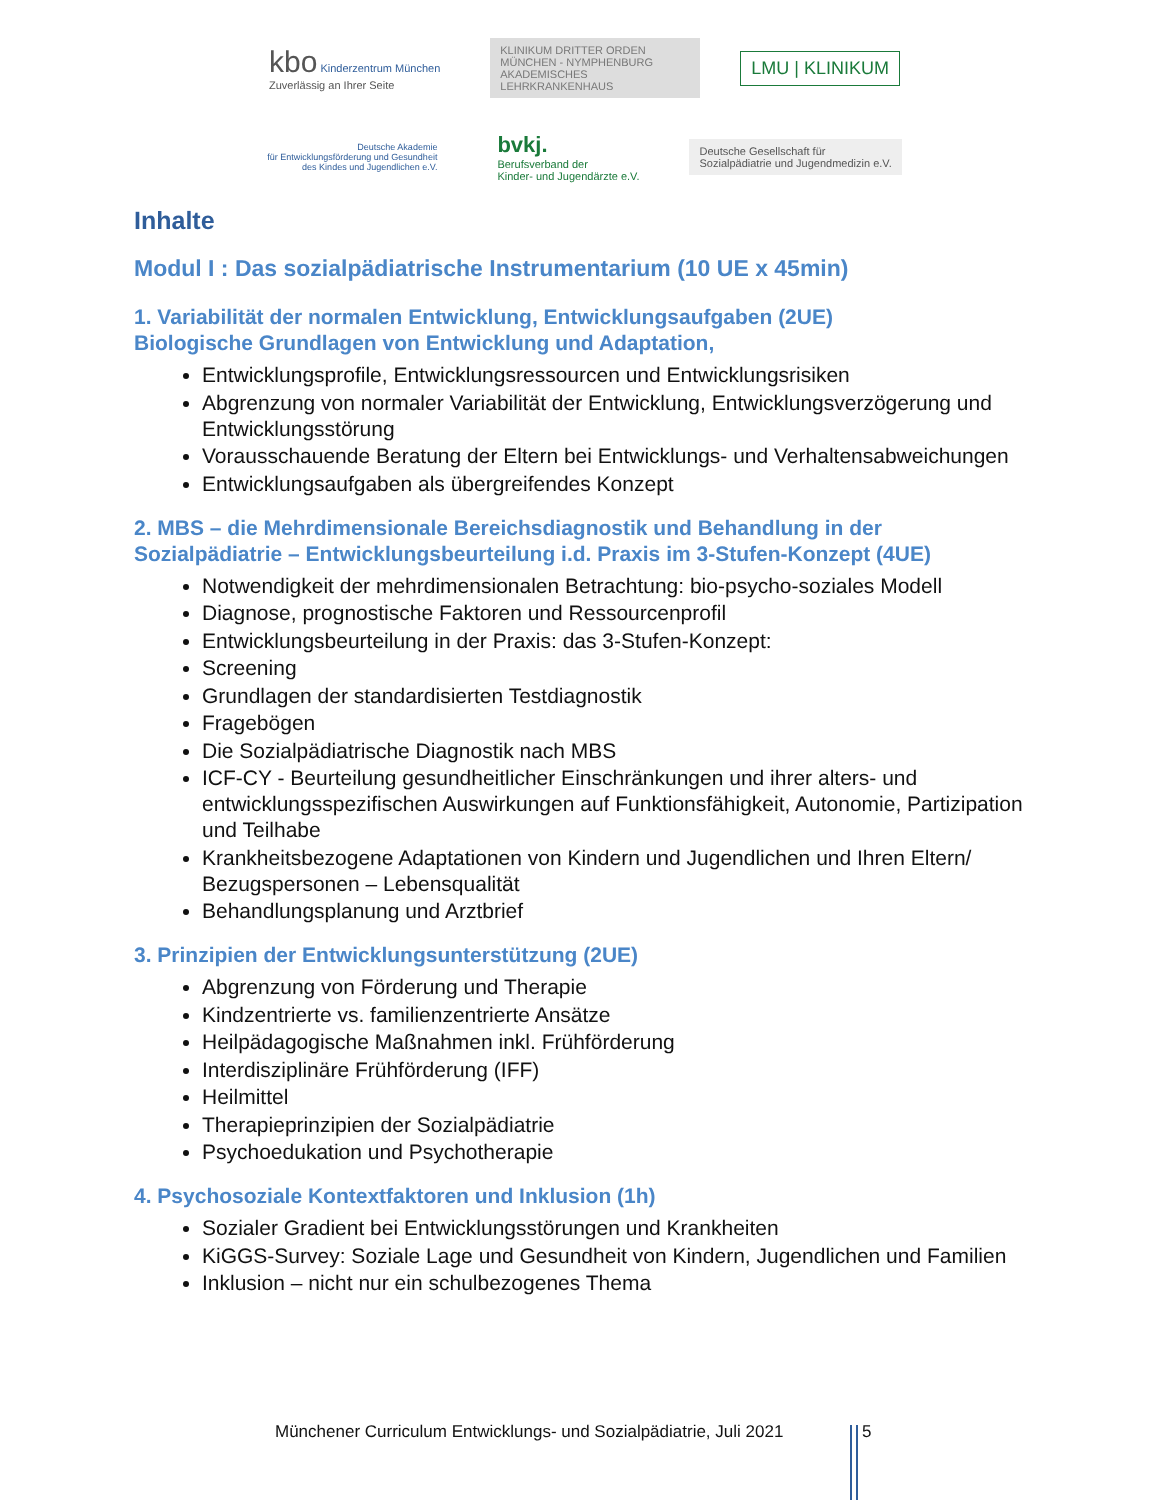kbo Kinderzentrum München
Zuverlässig an Ihrer Seite
KLINIKUM DRITTER ORDEN
MÜNCHEN - NYMPHENBURG
AKADEMISCHES LEHRKRANKENHAUS
LMU | KLINIKUM
Deutsche Akademie
für Entwicklungsförderung und Gesundheit
des Kindes und Jugendlichen e.V.
bvkj.
Berufsverband der
Kinder- und Jugendärzte e.V.
Deutsche Gesellschaft für
Sozialpädiatrie und Jugendmedizin e.V.
Inhalte
Modul I : Das sozialpädiatrische Instrumentarium (10 UE x 45min)
1. Variabilität der normalen Entwicklung, Entwicklungsaufgaben (2UE)
Biologische Grundlagen von Entwicklung und Adaptation,
Entwicklungsprofile, Entwicklungsressourcen und Entwicklungsrisiken
Abgrenzung von normaler Variabilität der Entwicklung, Entwicklungsverzögerung und Entwicklungsstörung
Vorausschauende Beratung der Eltern bei Entwicklungs- und Verhaltensabweichungen
Entwicklungsaufgaben als übergreifendes Konzept
2. MBS – die Mehrdimensionale Bereichsdiagnostik und Behandlung in der Sozialpädiatrie – Entwicklungsbeurteilung i.d. Praxis im 3-Stufen-Konzept (4UE)
Notwendigkeit der mehrdimensionalen Betrachtung: bio-psycho-soziales Modell
Diagnose, prognostische Faktoren und Ressourcenprofil
Entwicklungsbeurteilung in der Praxis: das 3-Stufen-Konzept:
Screening
Grundlagen der standardisierten Testdiagnostik
Fragebögen
Die Sozialpädiatrische Diagnostik nach MBS
ICF-CY - Beurteilung gesundheitlicher Einschränkungen und ihrer alters- und entwicklungsspezifischen Auswirkungen auf Funktionsfähigkeit, Autonomie, Partizipation und Teilhabe
Krankheitsbezogene Adaptationen von Kindern und Jugendlichen und Ihren Eltern/ Bezugspersonen – Lebensqualität
Behandlungsplanung und Arztbrief
3. Prinzipien der Entwicklungsunterstützung (2UE)
Abgrenzung von Förderung und Therapie
Kindzentrierte vs. familienzentrierte Ansätze
Heilpädagogische Maßnahmen inkl. Frühförderung
Interdisziplinäre Frühförderung (IFF)
Heilmittel
Therapieprinzipien der Sozialpädiatrie
Psychoedukation und Psychotherapie
4. Psychosoziale Kontextfaktoren und Inklusion (1h)
Sozialer Gradient bei Entwicklungsstörungen und Krankheiten
KiGGS-Survey: Soziale Lage und Gesundheit von Kindern, Jugendlichen und Familien
Inklusion – nicht nur ein schulbezogenes Thema
Münchener Curriculum Entwicklungs- und Sozialpädiatrie, Juli 2021
5